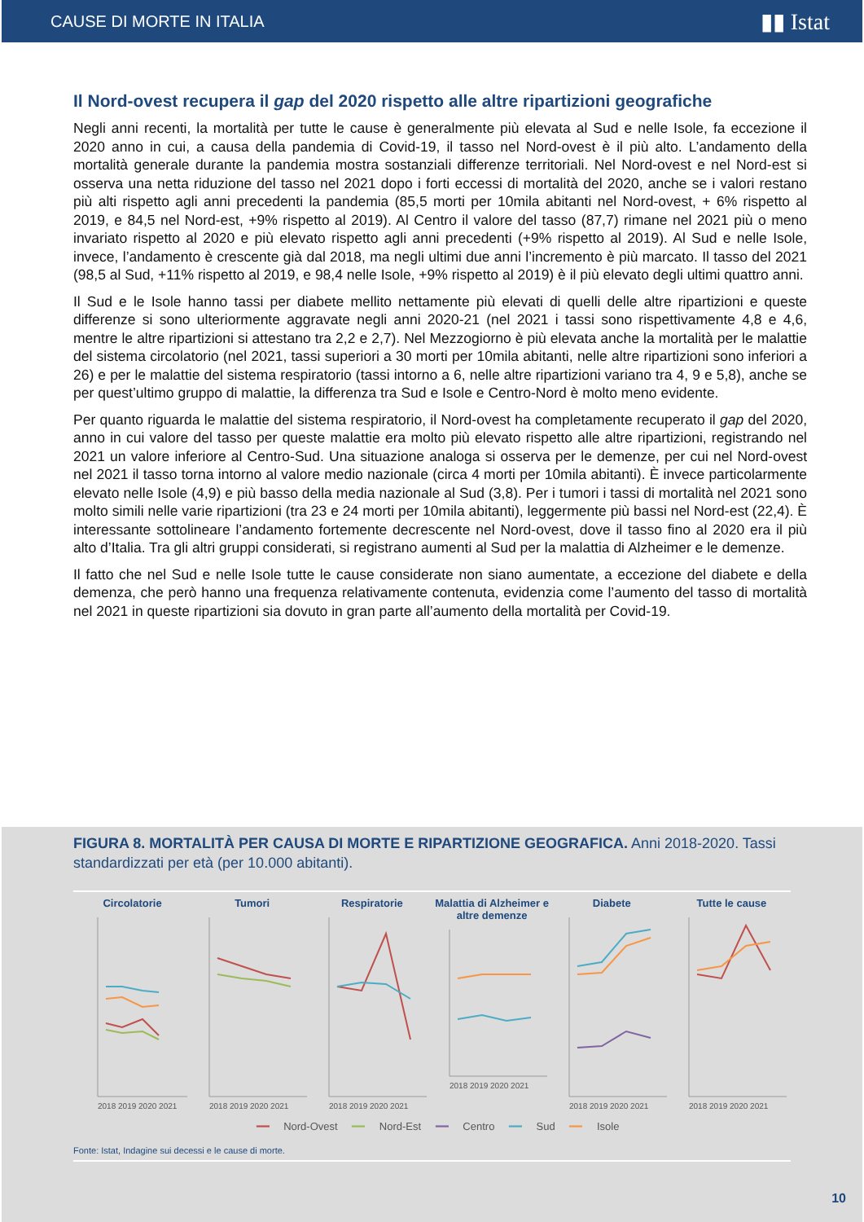CAUSE DI MORTE IN ITALIA ▮▮ Istat
Il Nord-ovest recupera il gap del 2020 rispetto alle altre ripartizioni geografiche
Negli anni recenti, la mortalità per tutte le cause è generalmente più elevata al Sud e nelle Isole, fa eccezione il 2020 anno in cui, a causa della pandemia di Covid-19, il tasso nel Nord-ovest è il più alto. L’andamento della mortalità generale durante la pandemia mostra sostanziali differenze territoriali. Nel Nord-ovest e nel Nord-est si osserva una netta riduzione del tasso nel 2021 dopo i forti eccessi di mortalità del 2020, anche se i valori restano più alti rispetto agli anni precedenti la pandemia (85,5 morti per 10mila abitanti nel Nord-ovest, + 6% rispetto al 2019, e 84,5 nel Nord-est, +9% rispetto al 2019). Al Centro il valore del tasso (87,7) rimane nel 2021 più o meno invariato rispetto al 2020 e più elevato rispetto agli anni precedenti (+9% rispetto al 2019). Al Sud e nelle Isole, invece, l’andamento è crescente già dal 2018, ma negli ultimi due anni l’incremento è più marcato. Il tasso del 2021 (98,5 al Sud, +11% rispetto al 2019, e 98,4 nelle Isole, +9% rispetto al 2019) è il più elevato degli ultimi quattro anni.
Il Sud e le Isole hanno tassi per diabete mellito nettamente più elevati di quelli delle altre ripartizioni e queste differenze si sono ulteriormente aggravate negli anni 2020-21 (nel 2021 i tassi sono rispettivamente 4,8 e 4,6, mentre le altre ripartizioni si attestano tra 2,2 e 2,7). Nel Mezzogiorno è più elevata anche la mortalità per le malattie del sistema circolatorio (nel 2021, tassi superiori a 30 morti per 10mila abitanti, nelle altre ripartizioni sono inferiori a 26) e per le malattie del sistema respiratorio (tassi intorno a 6, nelle altre ripartizioni variano tra 4, 9 e 5,8), anche se per quest’ultimo gruppo di malattie, la differenza tra Sud e Isole e Centro-Nord è molto meno evidente.
Per quanto riguarda le malattie del sistema respiratorio, il Nord-ovest ha completamente recuperato il gap del 2020, anno in cui valore del tasso per queste malattie era molto più elevato rispetto alle altre ripartizioni, registrando nel 2021 un valore inferiore al Centro-Sud. Una situazione analoga si osserva per le demenze, per cui nel Nord-ovest nel 2021 il tasso torna intorno al valore medio nazionale (circa 4 morti per 10mila abitanti). È invece particolarmente elevato nelle Isole (4,9) e più basso della media nazionale al Sud (3,8). Per i tumori i tassi di mortalità nel 2021 sono molto simili nelle varie ripartizioni (tra 23 e 24 morti per 10mila abitanti), leggermente più bassi nel Nord-est (22,4). È interessante sottolineare l’andamento fortemente decrescente nel Nord-ovest, dove il tasso fino al 2020 era il più alto d’Italia. Tra gli altri gruppi considerati, si registrano aumenti al Sud per la malattia di Alzheimer e le demenze.
Il fatto che nel Sud e nelle Isole tutte le cause considerate non siano aumentate, a eccezione del diabete e della demenza, che però hanno una frequenza relativamente contenuta, evidenzia come l’aumento del tasso di mortalità nel 2021 in queste ripartizioni sia dovuto in gran parte all’aumento della mortalità per Covid-19.
FIGURA 8. MORTALITÀ PER CAUSA DI MORTE E RIPARTIZIONE GEOGRAFICA. Anni 2018-2020. Tassi standardizzati per età (per 10.000 abitanti).
Circolatorie
2018 2019 2020 2021
Tumori
2018 2019 2020 2021
Respiratorie
2018 2019 2020 2021
Malattia di Alzheimer e altre demenze
2018 2019 2020 2021
Diabete
2018 2019 2020 2021
Tutte le cause
2018 2019 2020 2021
━━ Nord-Ovest ━━ Nord-Est ━━ Centro ━━ Sud ━━ Isole
Fonte: Istat, Indagine sui decessi e le cause di morte.
10